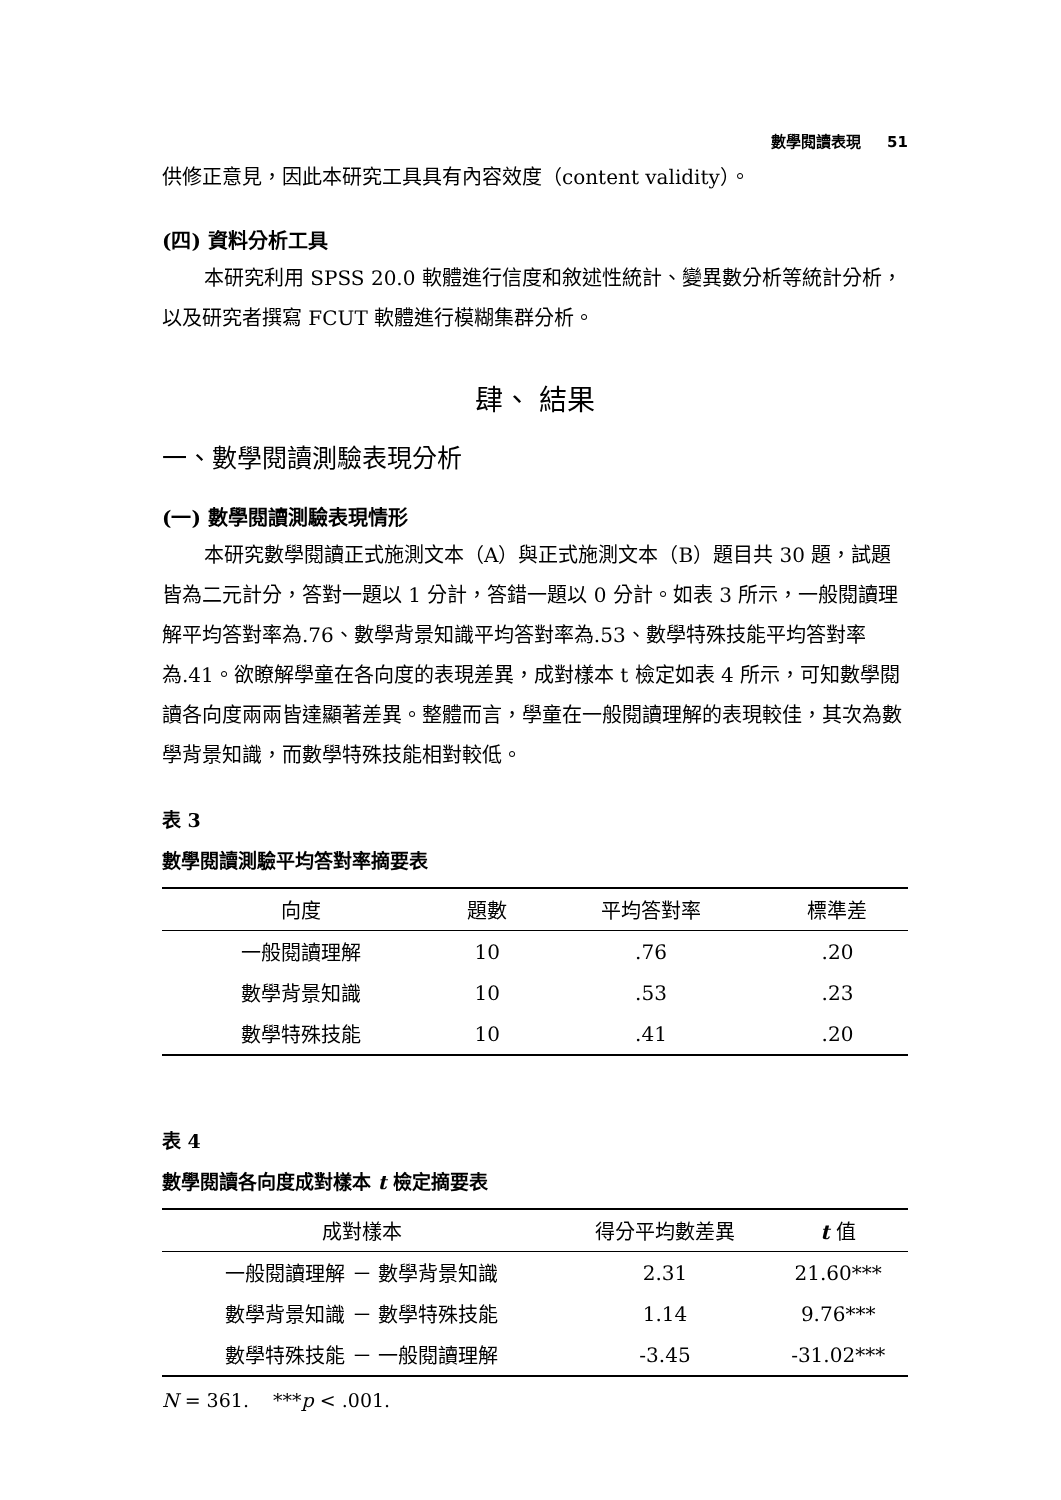數學閱讀表現 51
供修正意見，因此本研究工具具有內容效度（content validity）。
(四) 資料分析工具
本研究利用 SPSS 20.0 軟體進行信度和敘述性統計、變異數分析等統計分析，以及研究者撰寫 FCUT 軟體進行模糊集群分析。
肆、 結果
一、數學閱讀測驗表現分析
(一) 數學閱讀測驗表現情形
本研究數學閱讀正式施測文本（A）與正式施測文本（B）題目共 30 題，試題皆為二元計分，答對一題以 1 分計，答錯一題以 0 分計。如表 3 所示，一般閱讀理解平均答對率為.76、數學背景知識平均答對率為.53、數學特殊技能平均答對率為.41。欲瞭解學童在各向度的表現差異，成對樣本 t 檢定如表 4 所示，可知數學閱讀各向度兩兩皆達顯著差異。整體而言，學童在一般閱讀理解的表現較佳，其次為數學背景知識，而數學特殊技能相對較低。
表 3
數學閱讀測驗平均答對率摘要表
| 向度 | 題數 | 平均答對率 | 標準差 |
| --- | --- | --- | --- |
| 一般閱讀理解 | 10 | .76 | .20 |
| 數學背景知識 | 10 | .53 | .23 |
| 數學特殊技能 | 10 | .41 | .20 |
表 4
數學閱讀各向度成對樣本 t 檢定摘要表
| 成對樣本 | 得分平均數差異 | t 值 |
| --- | --- | --- |
| 一般閱讀理解 － 數學背景知識 | 2.31 | 21.60*** |
| 數學背景知識 － 數學特殊技能 | 1.14 | 9.76*** |
| 數學特殊技能 － 一般閱讀理解 | -3.45 | -31.02*** |
N = 361. ***p < .001.